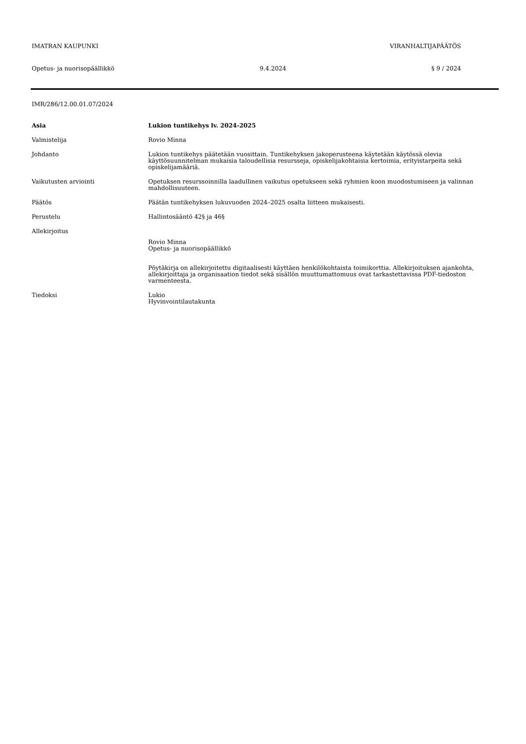IMATRAN KAUPUNKI VIRANHALTIJAPÄÄTÖS
Opetus- ja nuorisopäällikkö 9.4.2024 § 9 / 2024
IMR/286/12.00.01.07/2024
Asia Lukion tuntikehys lv. 2024-2025
Valmistelija Rovio Minna
Johdanto Lukion tuntikehys päätetään vuosittain. Tuntikehyksen jakoperusteena käytetään käytössä olevia käyttösuunnitelman mukaisia taloudellisia resursseja, opiskelijakohtaisia kertoimia, erityistarpeita sekä opiskelijamääriä.
Vaikutusten arviointi Opetuksen resurssoinnilla laadullinen vaikutus opetukseen sekä ryhmien koon muodostumiseen ja valinnan mahdollisuuteen.
Päätös Päätän tuntikehyksen lukuvuoden 2024–2025 osalta liitteen mukaisesti.
Perustelu Hallintosääntö 42§ ja 46§
Allekirjoitus
Rovio Minna
Opetus- ja nuorisopäällikkö
Pöytäkirja on allekirjoitettu digitaalisesti käyttäen henkilökohtaista toimikorttia. Allekirjoituksen ajankohta, allekirjoittaja ja organisaation tiedot sekä sisällön muuttumattomuus ovat tarkastettavissa PDF-tiedoston varmenteesta.
Tiedoksi Lukio
Hyvinvointilautakunta